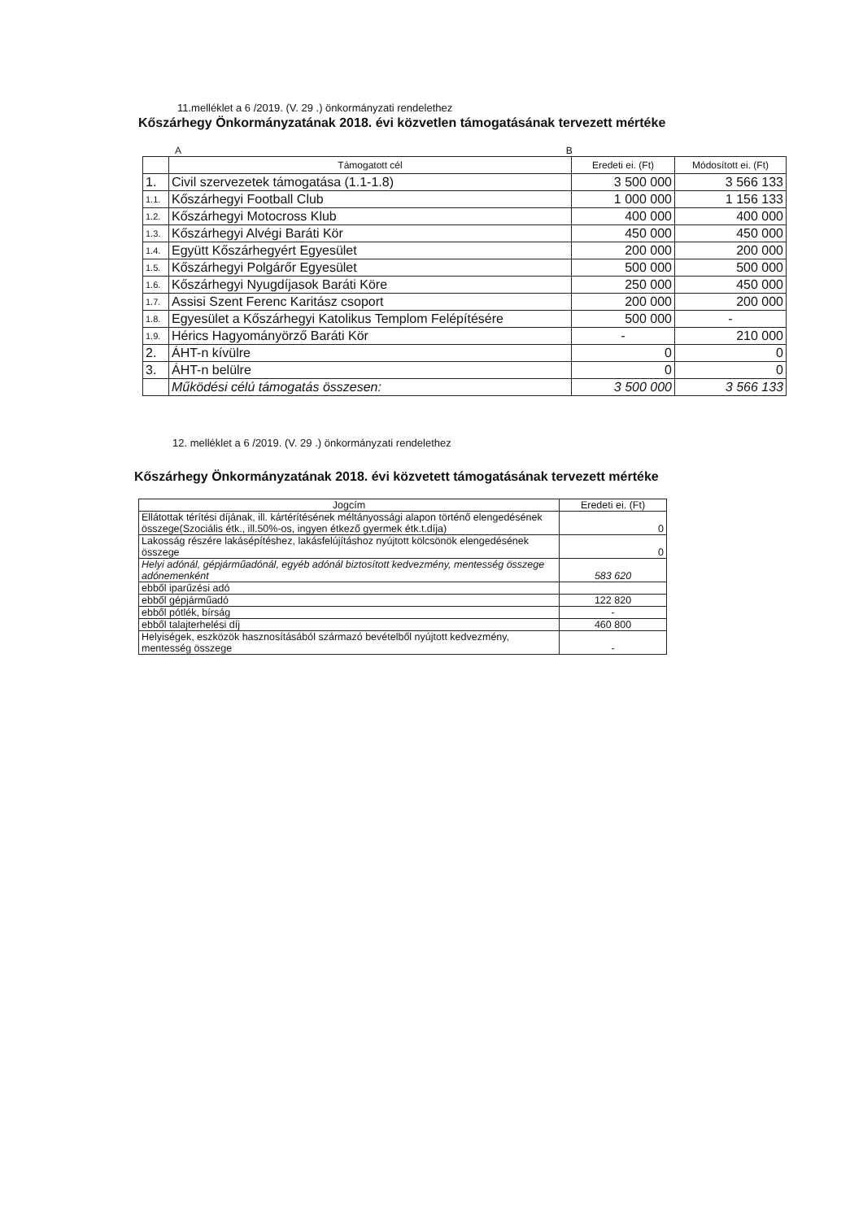11.melléklet a 6 /2019. (V. 29 .) önkormányzati rendelethez
Kőszárhegy Önkormányzatának 2018. évi közvetlen támogatásának tervezett mértéke
A B
| | Támogatott cél | Eredeti ei. (Ft) | Módosított ei. (Ft) |
| 1. | Civil szervezetek támogatása (1.1-1.8) | 3 500 000 | 3 566 133 |
| 1.1. | Kőszárhegyi Football Club | 1 000 000 | 1 156 133 |
| 1.2. | Kőszárhegyi Motocross Klub | 400 000 | 400 000 |
| 1.3. | Kőszárhegyi Alvégi Baráti Kör | 450 000 | 450 000 |
| 1.4. | Együtt Kőszárhegyért Egyesület | 200 000 | 200 000 |
| 1.5. | Kőszárhegyi Polgárőr Egyesület | 500 000 | 500 000 |
| 1.6. | Kőszárhegyi Nyugdíjasok Baráti Köre | 250 000 | 450 000 |
| 1.7. | Assisi Szent Ferenc Karitász csoport | 200 000 | 200 000 |
| 1.8. | Egyesület a Kőszárhegyi Katolikus Templom Felépítésére | 500 000 | - |
| 1.9. | Hérics Hagyományörző Baráti Kör | - | 210 000 |
| 2. | ÁHT-n kívülre | 0 | 0 |
| 3. | ÁHT-n belülre | 0 | 0 |
| | Működési célú támogatás összesen: | 3 500 000 | 3 566 133 |
12. melléklet a 6 /2019. (V. 29 .) önkormányzati rendelethez
Kőszárhegy Önkormányzatának 2018. évi közvetett támogatásának tervezett mértéke
| Jogcím | Eredeti ei. (Ft) |
| Ellátottak térítési díjának, ill. kártérítésének méltányossági alapon történő elengedésének összege(Szociális étk., ill.50%-os, ingyen étkező gyermek étk.t.díja) | 0 |
| Lakosság részére lakásépítéshez, lakásfelújításhoz nyújtott kölcsönök elengedésének összege | 0 |
| Helyi adónál, gépjárműadónál, egyéb adónál biztosított kedvezmény, mentesség összege adónemenként | 583 620 |
| ebből iparűzési adó | |
| ebből gépjárműadó | 122 820 |
| ebből pótlék, bírság | - |
| ebből talajterhelési díj | 460 800 |
| Helyiségek, eszközök hasznosításából származó bevételből nyújtott kedvezmény, mentesség összege | - |